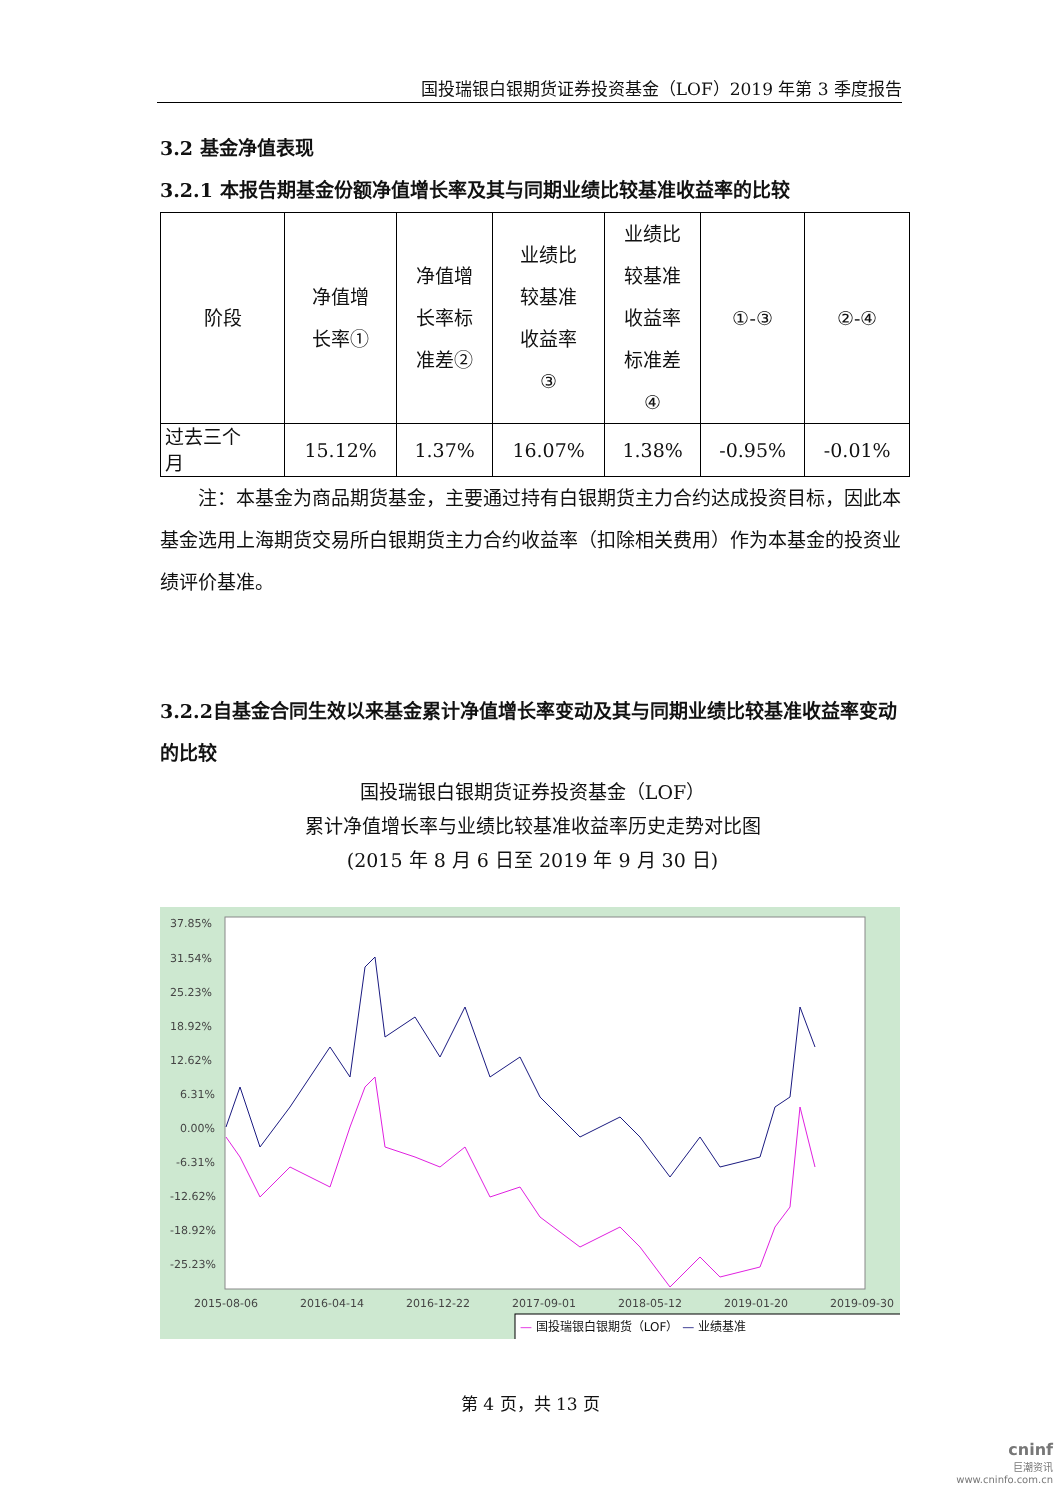国投瑞银白银期货证券投资基金（LOF）2019 年第 3 季度报告
3.2 基金净值表现
3.2.1 本报告期基金份额净值增长率及其与同期业绩比较基准收益率的比较
| 阶段 | 净值增 长率① | 净值增 长率标 准差② | 业绩比 较基准 收益率 ③ | 业绩比 较基准 收益率 标准差 ④ | ①-③ | ②-④ |
| 过去三个 月 | 15.12% | 1.37% | 16.07% | 1.38% | -0.95% | -0.01% |
  注：本基金为商品期货基金，主要通过持有白银期货主力合约达成投资目标，因此本基金选用上海期货交易所白银期货主力合约收益率（扣除相关费用）作为本基金的投资业绩评价基准。
3.2.2自基金合同生效以来基金累计净值增长率变动及其与同期业绩比较基准收益率变动的比较
国投瑞银白银期货证券投资基金（LOF）
累计净值增长率与业绩比较基准收益率历史走势对比图
(2015 年 8 月 6 日至 2019 年 9 月 30 日)
37.85%
31.54%
25.23%
18.92%
12.62%
6.31%
0.00%
-6.31%
-12.62%
-18.92%
-25.23%
2015-08-06
2016-04-14
2016-12-22
2017-09-01
2018-05-12
2019-01-20
2019-09-30
— 国投瑞银白银期货（LOF） — 业绩基准
第 4 页，共 13 页
cninf
巨潮资讯
www.cninfo.com.cn